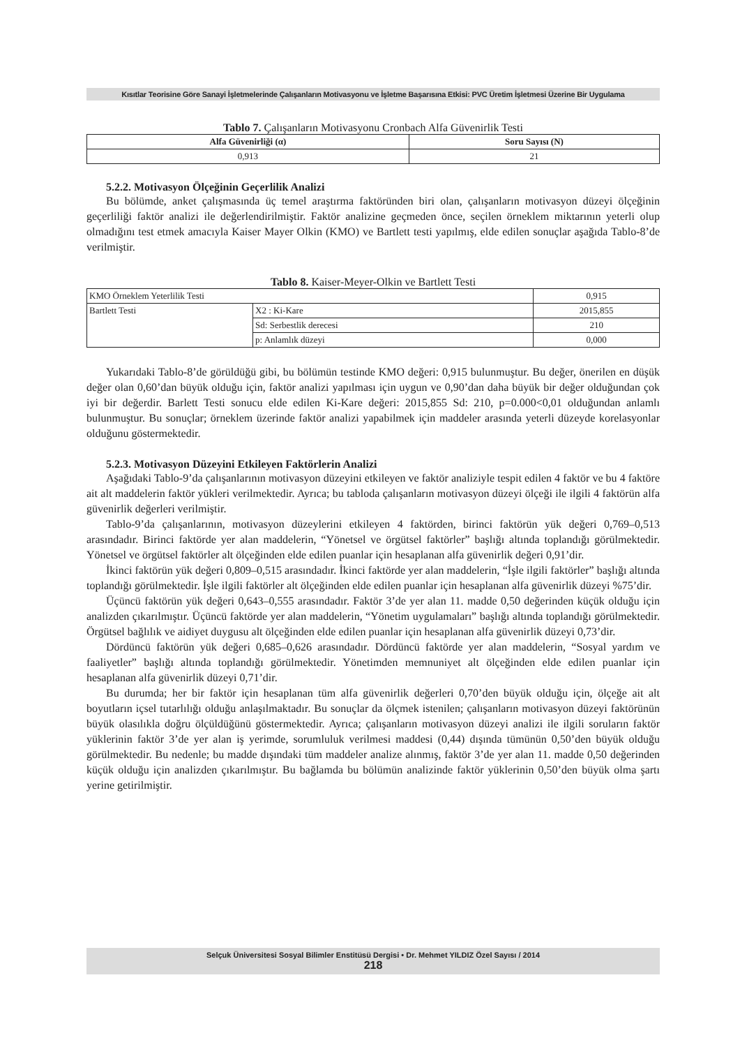Kısıtlar Teorisine Göre Sanayi İşletmelerinde Çalışanların Motivasyonu ve İşletme Başarısına Etkisi: PVC Üretim İşletmesi Üzerine Bir Uygulama
Tablo 7. Çalışanların Motivasyonu Cronbach Alfa Güvenirlik Testi
| Alfa Güvenirliği (α) | Soru Sayısı (N) |
| --- | --- |
| 0,913 | 21 |
5.2.2. Motivasyon Ölçeğinin Geçerlilik Analizi
Bu bölümde, anket çalışmasında üç temel araştırma faktöründen biri olan, çalışanların motivasyon düzeyi ölçeğinin geçerliliği faktör analizi ile değerlendirilmiştir. Faktör analizine geçmeden önce, seçilen örneklem miktarının yeterli olup olmadığını test etmek amacıyla Kaiser Mayer Olkin (KMO) ve Bartlett testi yapılmış, elde edilen sonuçlar aşağıda Tablo-8’de verilmiştir.
Tablo 8. Kaiser-Meyer-Olkin ve Bartlett Testi
| KMO Örneklem Yeterlilik Testi | | 0,915 |
| Bartlett Testi | X2 : Ki-Kare | 2015,855 |
| | Sd: Serbestlik derecesi | 210 |
| | p: Anlamlık düzeyi | 0,000 |
Yukarıdaki Tablo-8’de görüldüğü gibi, bu bölümün testinde KMO değeri: 0,915 bulunmuştur. Bu değer, önerilen en düşük değer olan 0,60’dan büyük olduğu için, faktör analizi yapılması için uygun ve 0,90’dan daha büyük bir değer olduğundan çok iyi bir değerdir. Barlett Testi sonucu elde edilen Ki-Kare değeri: 2015,855 Sd: 210, p=0.000<0,01 olduğundan anlamlı bulunmuştur. Bu sonuçlar; örneklem üzerinde faktör analizi yapabilmek için maddeler arasında yeterli düzeyde korelasyonlar olduğunu göstermektedir.
5.2.3. Motivasyon Düzeyini Etkileyen Faktörlerin Analizi
Aşağıdaki Tablo-9’da çalışanlarının motivasyon düzeyini etkileyen ve faktör analiziyle tespit edilen 4 faktör ve bu 4 faktöre ait alt maddelerin faktör yükleri verilmektedir. Ayrıca; bu tabloda çalışanların motivasyon düzeyi ölçeği ile ilgili 4 faktörün alfa güvenirlik değerleri verilmiştir.
Tablo-9’da çalışanlarının, motivasyon düzeylerini etkileyen 4 faktörden, birinci faktörün yük değeri 0,769–0,513 arasındadır. Birinci faktörde yer alan maddelerin, “Yönetsel ve örgütsel faktörler” başlığı altında toplandığı görülmektedir. Yönetsel ve örgütsel faktörler alt ölçeğinden elde edilen puanlar için hesaplanan alfa güvenirlik değeri 0,91’dir.
İkinci faktörün yük değeri 0,809–0,515 arasındadır. İkinci faktörde yer alan maddelerin, “İşle ilgili faktörler” başlığı altında toplandığı görülmektedir. İşle ilgili faktörler alt ölçeğinden elde edilen puanlar için hesaplanan alfa güvenirlik düzeyi %75’dir.
Üçüncü faktörün yük değeri 0,643–0,555 arasındadır. Faktör 3’de yer alan 11. madde 0,50 değerinden küçük olduğu için analizden çıkarılmıştır. Üçüncü faktörde yer alan maddelerin, “Yönetim uygulamaları” başlığı altında toplandığı görülmektedir. Örgütsel bağlılık ve aidiyet duygusu alt ölçeğinden elde edilen puanlar için hesaplanan alfa güvenirlik düzeyi 0,73’dir.
Dördüncü faktörün yük değeri 0,685–0,626 arasındadır. Dördüncü faktörde yer alan maddelerin, “Sosyal yardım ve faaliyetler” başlığı altında toplandığı görülmektedir. Yönetimden memnuniyet alt ölçeğinden elde edilen puanlar için hesaplanan alfa güvenirlik düzeyi 0,71’dir.
Bu durumda; her bir faktör için hesaplanan tüm alfa güvenirlik değerleri 0,70’den büyük olduğu için, ölçeğe ait alt boyutların içsel tutarlılığı olduğu anlaşılmaktadır. Bu sonuçlar da ölçmek istenilen; çalışanların motivasyon düzeyi faktörünün büyük olasılıkla doğru ölçüldüğünü göstermektedir. Ayrıca; çalışanların motivasyon düzeyi analizi ile ilgili soruların faktör yüklerinin faktör 3’de yer alan iş yerimde, sorumluluk verilmesi maddesi (0,44) dışında tümünün 0,50’den büyük olduğu görülmektedir. Bu nedenle; bu madde dışındaki tüm maddeler analize alınmış, faktör 3’de yer alan 11. madde 0,50 değerinden küçük olduğu için analizden çıkarılmıştır. Bu bağlamda bu bölümün analizinde faktör yüklerinin 0,50’den büyük olma şartı yerine getirilmiştir.
Selçuk Üniversitesi Sosyal Bilimler Enstitüsü Dergisi • Dr. Mehmet YILDIZ Özel Sayısı / 2014
218